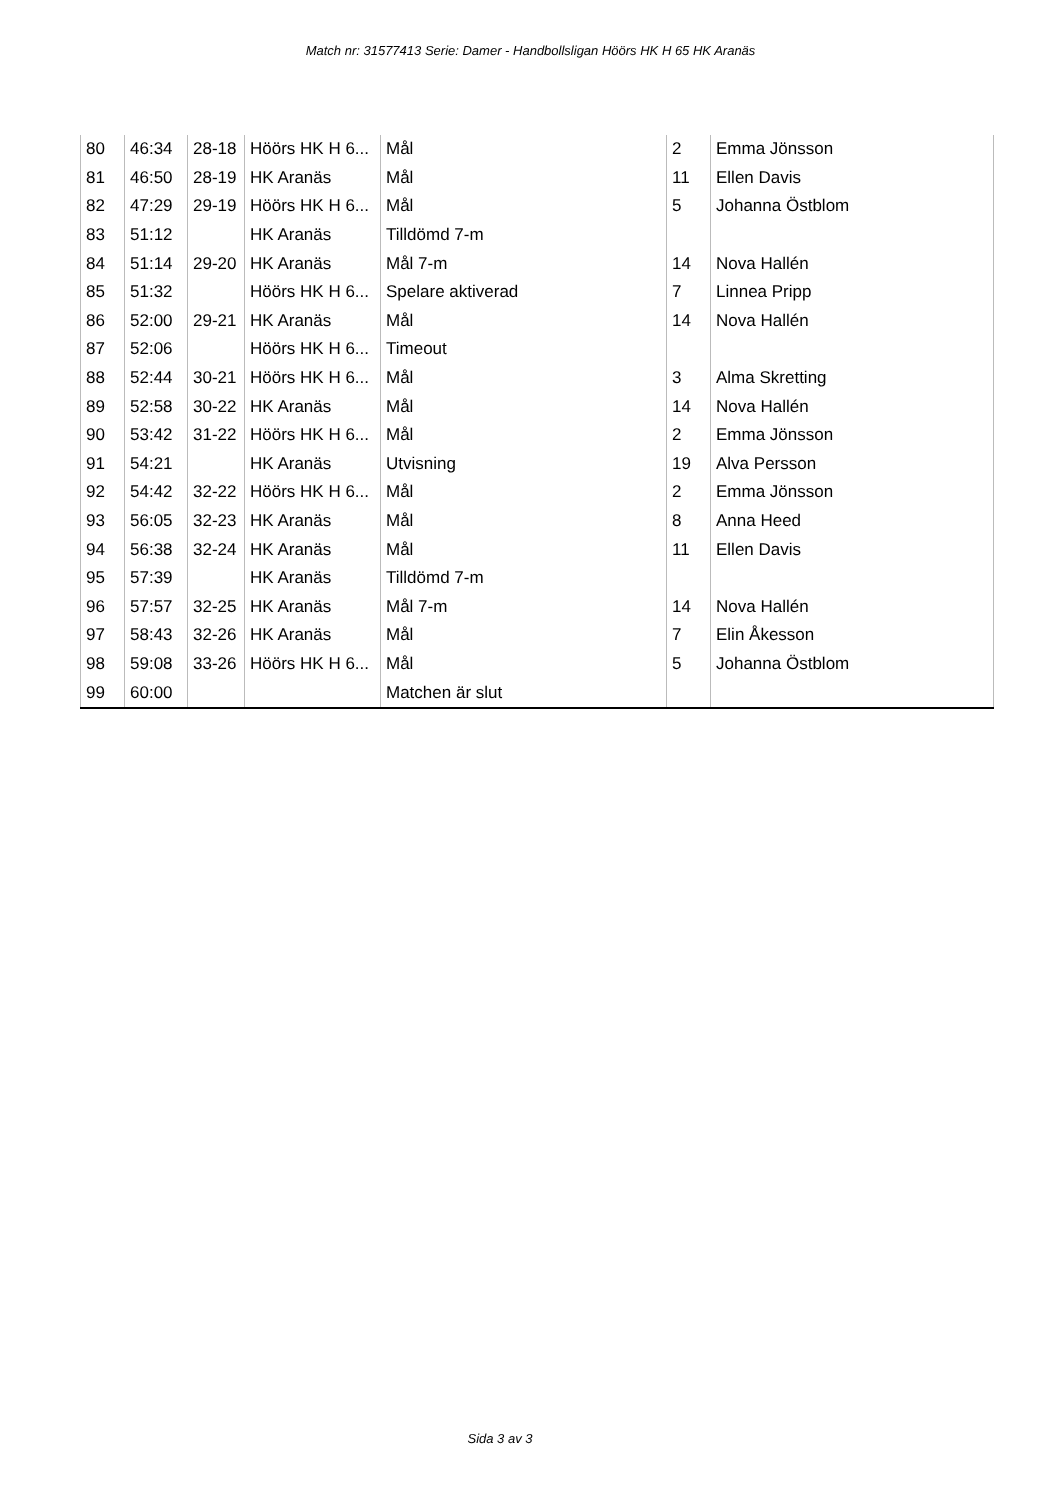Match nr: 31577413 Serie: Damer - Handbollsligan Höörs HK H 65 HK Aranäs
| 80 | 46:34 | 28-18 | Höörs HK H 6... | Mål | 2 | Emma Jönsson |
| 81 | 46:50 | 28-19 | HK Aranäs | Mål | 11 | Ellen Davis |
| 82 | 47:29 | 29-19 | Höörs HK H 6... | Mål | 5 | Johanna Östblom |
| 83 | 51:12 | | HK Aranäs | Tilldömd 7-m | | |
| 84 | 51:14 | 29-20 | HK Aranäs | Mål 7-m | 14 | Nova Hallén |
| 85 | 51:32 | | Höörs HK H 6... | Spelare aktiverad | 7 | Linnea Pripp |
| 86 | 52:00 | 29-21 | HK Aranäs | Mål | 14 | Nova Hallén |
| 87 | 52:06 | | Höörs HK H 6... | Timeout | | |
| 88 | 52:44 | 30-21 | Höörs HK H 6... | Mål | 3 | Alma Skretting |
| 89 | 52:58 | 30-22 | HK Aranäs | Mål | 14 | Nova Hallén |
| 90 | 53:42 | 31-22 | Höörs HK H 6... | Mål | 2 | Emma Jönsson |
| 91 | 54:21 | | HK Aranäs | Utvisning | 19 | Alva Persson |
| 92 | 54:42 | 32-22 | Höörs HK H 6... | Mål | 2 | Emma Jönsson |
| 93 | 56:05 | 32-23 | HK Aranäs | Mål | 8 | Anna Heed |
| 94 | 56:38 | 32-24 | HK Aranäs | Mål | 11 | Ellen Davis |
| 95 | 57:39 | | HK Aranäs | Tilldömd 7-m | | |
| 96 | 57:57 | 32-25 | HK Aranäs | Mål 7-m | 14 | Nova Hallén |
| 97 | 58:43 | 32-26 | HK Aranäs | Mål | 7 | Elin Åkesson |
| 98 | 59:08 | 33-26 | Höörs HK H 6... | Mål | 5 | Johanna Östblom |
| 99 | 60:00 | | | Matchen är slut | | |
Sida 3 av 3